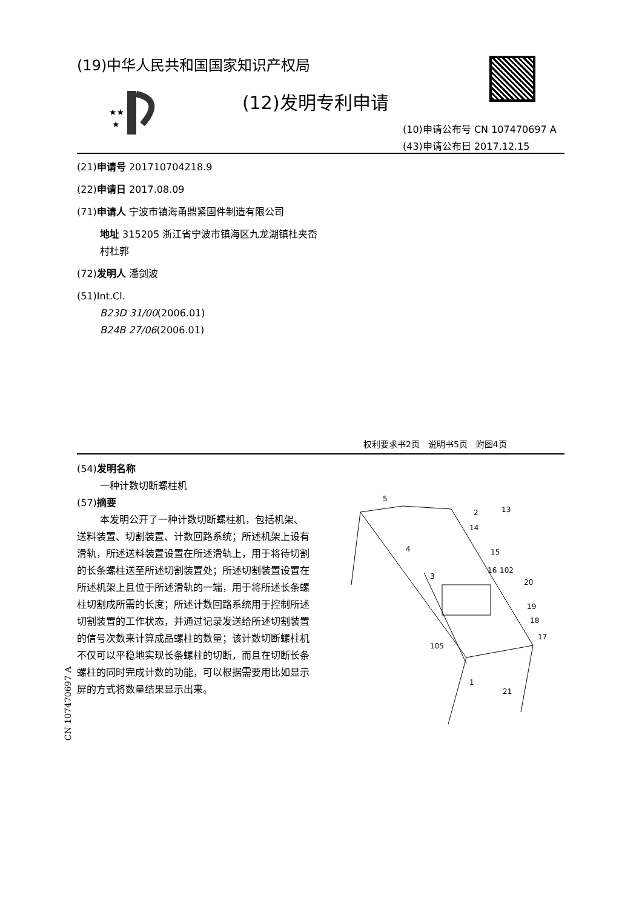(19)中华人民共和国国家知识产权局
★★
★
(12)发明专利申请
(10)申请公布号 CN 107470697 A
(43)申请公布日 2017.12.15
(21)申请号 201710704218.9
(22)申请日 2017.08.09
(71)申请人 宁波市镇海甬鼎紧固件制造有限公司
地址 315205 浙江省宁波市镇海区九龙湖镇杜夹岙村杜郭
(72)发明人 潘剑波
(51)Int.Cl.
B23D 31/00(2006.01)
B24B 27/06(2006.01)
权利要求书2页　说明书5页　附图4页
(54)发明名称
一种计数切断螺柱机
(57)摘要
本发明公开了一种计数切断螺柱机，包括机架、送料装置、切割装置、计数回路系统；所述机架上设有滑轨，所述送料装置设置在所述滑轨上，用于将待切割的长条螺柱送至所述切割装置处；所述切割装置设置在所述机架上且位于所述滑轨的一端，用于将所述长条螺柱切割成所需的长度；所述计数回路系统用于控制所述切割装置的工作状态，并通过记录发送给所述切割装置的信号次数来计算成品螺柱的数量；该计数切断螺柱机不仅可以平稳地实现长条螺柱的切断，而且在切断长条螺柱的同时完成计数的功能，可以根据需要用比如显示屏的方式将数量结果显示出来。
5
2
13
14
15
16
102
20
19
18
17
4
3
105
1
21
CN 107470697 A